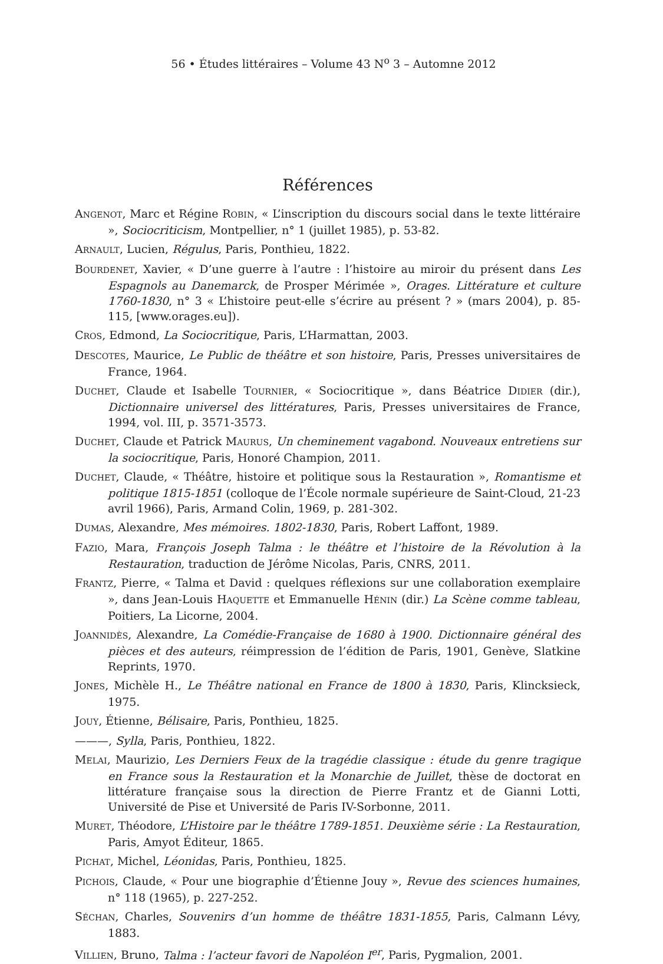56 • Études littéraires – Volume 43 N<sup>o</sup> 3 – Automne 2012
Références
ANGENOT, Marc et Régine ROBIN, « L’inscription du discours social dans le texte littéraire », Sociocriticism, Montpellier, n° 1 (juillet 1985), p. 53-82.
ARNAULT, Lucien, Régulus, Paris, Ponthieu, 1822.
BOURDENET, Xavier, « D’une guerre à l’autre : l’histoire au miroir du présent dans Les Espagnols au Danemarck, de Prosper Mérimée », Orages. Littérature et culture 1760-1830, n° 3 « L’histoire peut-elle s’écrire au présent ? » (mars 2004), p. 85-115, [www.orages.eu]).
CROS, Edmond, La Sociocritique, Paris, L’Harmattan, 2003.
DESCOTES, Maurice, Le Public de théâtre et son histoire, Paris, Presses universitaires de France, 1964.
DUCHET, Claude et Isabelle TOURNIER, « Sociocritique », dans Béatrice DIDIER (dir.), Dictionnaire universel des littératures, Paris, Presses universitaires de France, 1994, vol. III, p. 3571-3573.
DUCHET, Claude et Patrick MAURUS, Un cheminement vagabond. Nouveaux entretiens sur la sociocritique, Paris, Honoré Champion, 2011.
DUCHET, Claude, « Théâtre, histoire et politique sous la Restauration », Romantisme et politique 1815-1851 (colloque de l’École normale supérieure de Saint-Cloud, 21-23 avril 1966), Paris, Armand Colin, 1969, p. 281-302.
DUMAS, Alexandre, Mes mémoires. 1802-1830, Paris, Robert Laffont, 1989.
FAZIO, Mara, François Joseph Talma : le théâtre et l’histoire de la Révolution à la Restauration, traduction de Jérôme Nicolas, Paris, CNRS, 2011.
FRANTZ, Pierre, « Talma et David : quelques réflexions sur une collaboration exemplaire », dans Jean-Louis HAQUETTE et Emmanuelle HÉNIN (dir.) La Scène comme tableau, Poitiers, La Licorne, 2004.
JOANNIDÈS, Alexandre, La Comédie-Française de 1680 à 1900. Dictionnaire général des pièces et des auteurs, réimpression de l’édition de Paris, 1901, Genève, Slatkine Reprints, 1970.
JONES, Michèle H., Le Théâtre national en France de 1800 à 1830, Paris, Klincksieck, 1975.
JOUY, Étienne, Bélisaire, Paris, Ponthieu, 1825.
———, Sylla, Paris, Ponthieu, 1822.
MELAI, Maurizio, Les Derniers Feux de la tragédie classique : étude du genre tragique en France sous la Restauration et la Monarchie de Juillet, thèse de doctorat en littérature française sous la direction de Pierre Frantz et de Gianni Lotti, Université de Pise et Université de Paris IV-Sorbonne, 2011.
MURET, Théodore, L’Histoire par le théâtre 1789-1851. Deuxième série : La Restauration, Paris, Amyot Éditeur, 1865.
PICHAT, Michel, Léonidas, Paris, Ponthieu, 1825.
PICHOIS, Claude, « Pour une biographie d’Étienne Jouy », Revue des sciences humaines, n° 118 (1965), p. 227-252.
SÉCHAN, Charles, Souvenirs d’un homme de théâtre 1831-1855, Paris, Calmann Lévy, 1883.
VILLIEN, Bruno, Talma : l’acteur favori de Napoléon I<sup>er</sup>, Paris, Pygmalion, 2001.